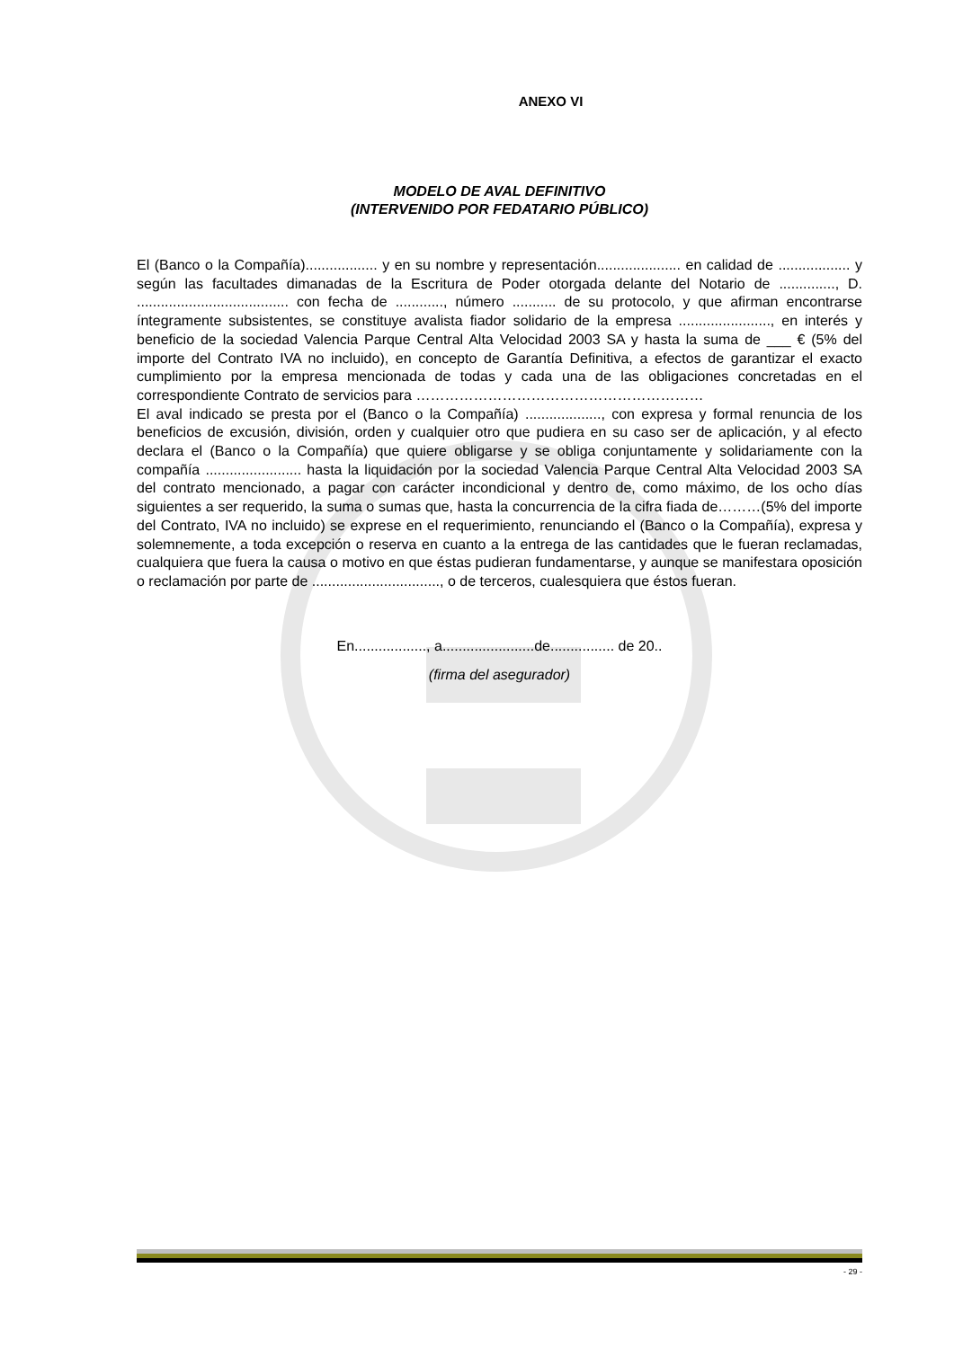ANEXO VI
MODELO DE AVAL DEFINITIVO
(INTERVENIDO POR FEDATARIO PÚBLICO)
El (Banco o la Compañía).................. y en su nombre y representación..................... en calidad de .................. y según las facultades dimanadas de la Escritura de Poder otorgada delante del Notario de .............., D. ...................................... con fecha de ............, número ........... de su protocolo, y que afirman encontrarse íntegramente subsistentes, se constituye avalista fiador solidario de la empresa ......................., en interés y beneficio de la sociedad Valencia Parque Central Alta Velocidad 2003 SA y hasta la suma de ___ € (5% del importe del Contrato IVA no incluido), en concepto de Garantía Definitiva, a efectos de garantizar el exacto cumplimiento por la empresa mencionada de todas y cada una de las obligaciones concretadas en el correspondiente Contrato de servicios para ……………………………………………………
El aval indicado se presta por el (Banco o la Compañía) ..................., con expresa y formal renuncia de los beneficios de excusión, división, orden y cualquier otro que pudiera en su caso ser de aplicación, y al efecto declara el (Banco o la Compañía) que quiere obligarse y se obliga conjuntamente y solidariamente con la compañía ........................ hasta la liquidación por la sociedad Valencia Parque Central Alta Velocidad 2003 SA del contrato mencionado, a pagar con carácter incondicional y dentro de, como máximo, de los ocho días siguientes a ser requerido, la suma o sumas que, hasta la concurrencia de la cifra fiada de………(5% del importe del Contrato, IVA no incluido) se exprese en el requerimiento, renunciando el (Banco o la Compañía), expresa y solemnemente, a toda excepción o reserva en cuanto a la entrega de las cantidades que le fueran reclamadas, cualquiera que fuera la causa o motivo en que éstas pudieran fundamentarse, y aunque se manifestara oposición o reclamación por parte de ................................, o de terceros, cualesquiera que éstos fueran.
En.................., a.......................de................ de 20..
(firma del asegurador)
- 29 -